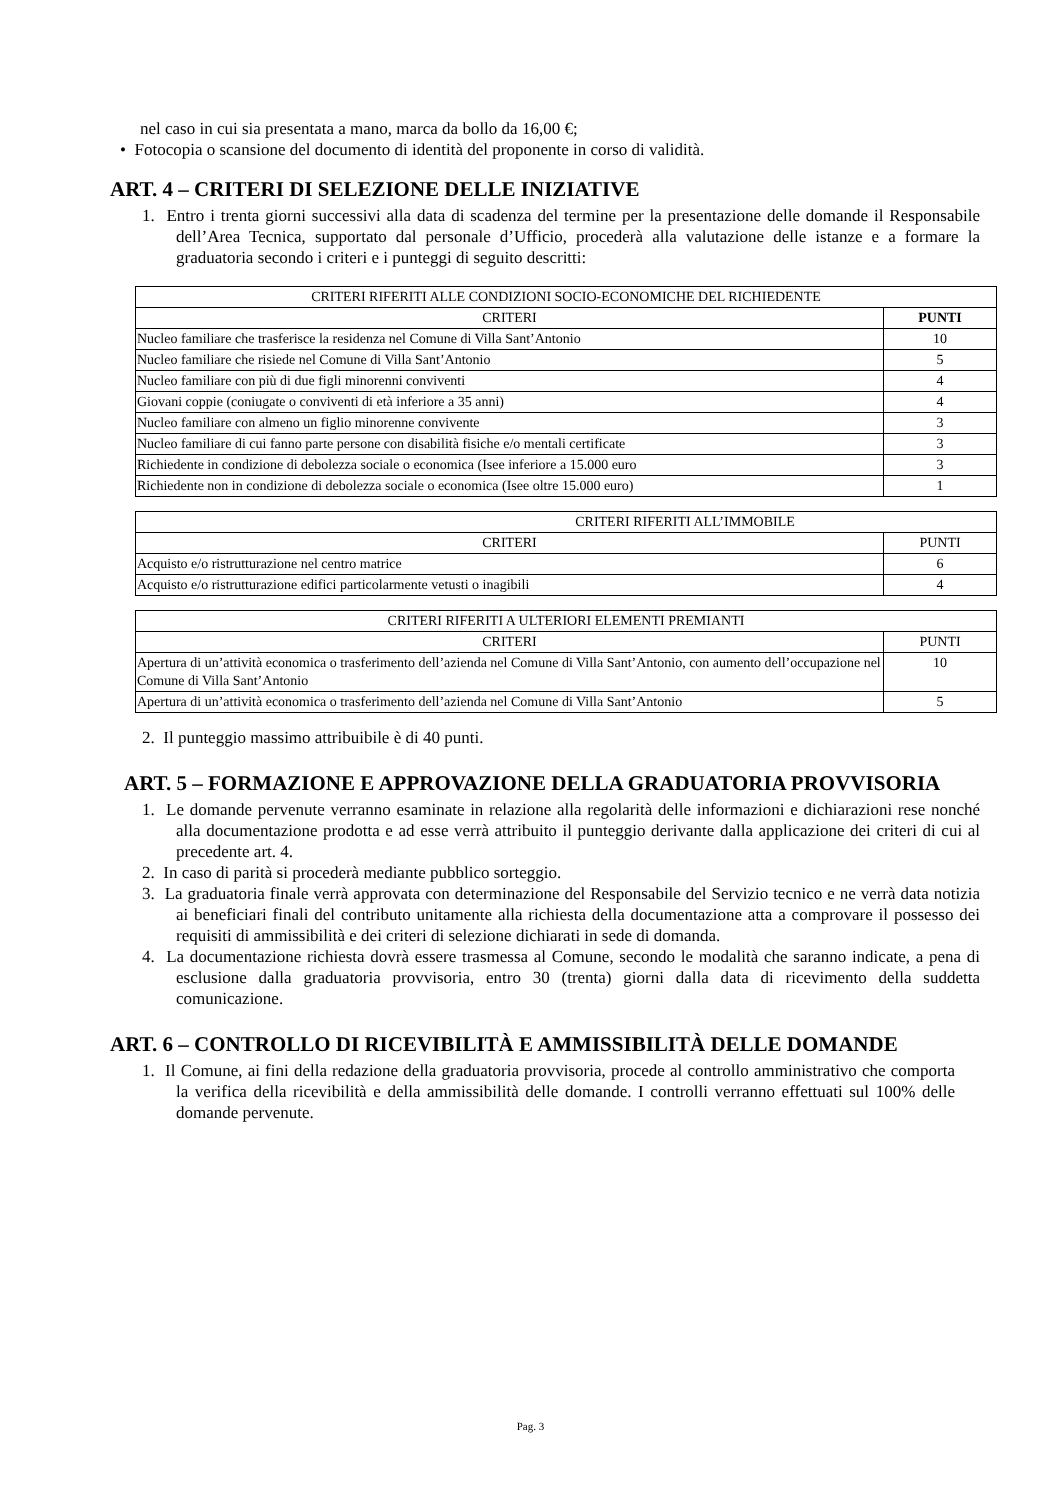nel caso in cui sia presentata a mano, marca da bollo da 16,00 €;
• Fotocopia o scansione del documento di identità del proponente in corso di validità.
ART. 4 – CRITERI DI SELEZIONE DELLE INIZIATIVE
1. Entro i trenta giorni successivi alla data di scadenza del termine per la presentazione delle domande il Responsabile dell’Area Tecnica, supportato dal personale d’Ufficio, procederà alla valutazione delle istanze e a formare la graduatoria secondo i criteri e i punteggi di seguito descritti:
| CRITERI RIFERITI ALLE CONDIZIONI SOCIO-ECONOMICHE DEL RICHIEDENTE | |
| --- | --- |
| CRITERI | PUNTI |
| Nucleo familiare che trasferisce la residenza nel Comune di Villa Sant’Antonio | 10 |
| Nucleo familiare che risiede nel Comune di Villa Sant’Antonio | 5 |
| Nucleo familiare con più di due figli minorenni conviventi | 4 |
| Giovani coppie (coniugate o conviventi di età inferiore a 35 anni) | 4 |
| Nucleo familiare con almeno un figlio minorenne convivente | 3 |
| Nucleo familiare di cui fanno parte persone con disabilità fisiche e/o mentali certificate | 3 |
| Richiedente in condizione di debolezza sociale o economica (Isee inferiore a 15.000 euro | 3 |
| Richiedente non in condizione di debolezza sociale o economica (Isee oltre 15.000 euro) | 1 |
| CRITERI RIFERITI ALL’IMMOBILE | |
| --- | --- |
| CRITERI | PUNTI |
| Acquisto e/o ristrutturazione nel centro matrice | 6 |
| Acquisto e/o ristrutturazione edifici particolarmente vetusti o inagibili | 4 |
| CRITERI RIFERITI A ULTERIORI ELEMENTI PREMIANTI | |
| --- | --- |
| CRITERI | PUNTI |
| Apertura di un’attività economica o trasferimento dell’azienda nel Comune di Villa Sant’Antonio, con aumento dell’occupazione nel Comune di Villa Sant’Antonio | 10 |
| Apertura di un’attività economica o trasferimento dell’azienda nel Comune di Villa Sant’Antonio | 5 |
2. Il punteggio massimo attribuibile è di 40 punti.
ART. 5 – FORMAZIONE E APPROVAZIONE DELLA GRADUATORIA PROVVISORIA
1. Le domande pervenute verranno esaminate in relazione alla regolarità delle informazioni e dichiarazioni rese nonché alla documentazione prodotta e ad esse verrà attribuito il punteggio derivante dalla applicazione dei criteri di cui al precedente art. 4.
2. In caso di parità si procederà mediante pubblico sorteggio.
3. La graduatoria finale verrà approvata con determinazione del Responsabile del Servizio tecnico e ne verrà data notizia ai beneficiari finali del contributo unitamente alla richiesta della documentazione atta a comprovare il possesso dei requisiti di ammissibilità e dei criteri di selezione dichiarati in sede di domanda.
4. La documentazione richiesta dovrà essere trasmessa al Comune, secondo le modalità che saranno indicate, a pena di esclusione dalla graduatoria provvisoria, entro 30 (trenta) giorni dalla data di ricevimento della suddetta comunicazione.
ART. 6 – CONTROLLO DI RICEVIBILITÀ E AMMISSIBILITÀ DELLE DOMANDE
1. Il Comune, ai fini della redazione della graduatoria provvisoria, procede al controllo amministrativo che comporta la verifica della ricevibilità e della ammissibilità delle domande. I controlli verranno effettuati sul 100% delle domande pervenute.
Pag. 3